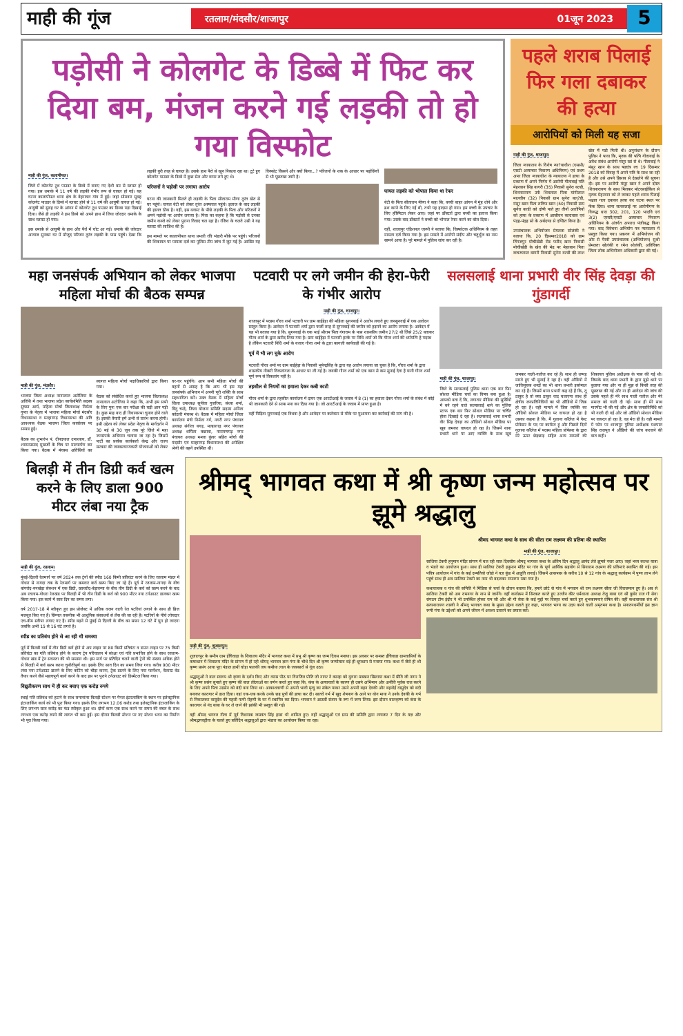माही की गूंज
रतलाम/मंदसौर/शाजापुर 01जून 2023
5
पड़ोसी ने कोलगेट के डिब्बे में फिट कर दिया बम, मंजन करने गई लड़की तो हो गया विस्फोट
माही की गूंज, कलापीपल।
जिले में कोलगेट टूथ पाउडर के डिब्बे में बनाए गए देशी बम से ब्लास्ट हो गया। इस धमाके में 11 वर्ष की लड़की गंभीर रूप से घायल हो गई। यह घटना कालापीपल थाना क्षेत्र के बेहरावल गांव में हुई। जहां सोमवार सुबह कोलगेट पाउडर के डिब्बे में ब्लास्ट होने से 11 वर्ष की आयुषी घायल हो गई। आयुषी को सुबह घर के आंगन में कोलगेट टूथ पाउडर का डिब्बा पड़ा दिखाई दिया। जैसे ही लड़की ने इस डिब्बे को अपने हाथ में लिया जोरदार धमाके के साथ ब्लास्ट हो गया।
इस धमाके से आयुषी के हाथ और पैरों में चोट आ गई। धमाके की जोरदार आवाज सुनकर घर में मौजूद परिजन तुरंत लड़की के पास पहुंचे। देखा कि लड़की बुरी तरह से घायल है। उसके हाथ पैरो से खून निकला रहा था। टूटे हुए कोलगेट पाउडर के डिब्बे में कुछ सेल और वायर लगे हुए थे।
परिजनों ने पड़ोसी पर लगाया आरोप
घटना की जानकारी मिलते ही लड़की के पिता सीताराम मीणा तुरंत खेत से घर पहुंचे। घायल बेटी को लेकर तुरंत अस्पताल पहुंचे। इलाज के बाद लड़की की हालत ठीक है। वहीं, इस ब्लास्ट के पीछे लड़की के पिता और परिजनों ने अपने पड़ोसी पर आरोप लगाया है। पिता का कहना है कि पड़ोसी से उनका जमीन कब्जे को लेकर पुराना विवाद चल रहा है। रंजिश के चलते उसी ने यह ब्लास्ट की साजिश की है।
इस मामले पर कालापीपल थाना प्रभारी रवि भंडारी मौके पर पहुंचे। परिजनों की शिकायत पर मामला दर्ज कर पुलिस टीम जांच में जुट गई है। आखिर यह विस्फोट किसने और क्यों किया...? परिजनों के शक के आधार पर पड़ोसियों से भी पूछताछ जारी है।
घायल लड़की को भोपाल किया था रेफर
बेटी के पिता सीताराम मीणा ने कहा कि, बच्ची बाहर आंगन में मुंह धोने और ब्रश करने के लिए गई थी, तभी यह हादसा हो गया। हम बच्ची के उपचार के लिए हॉस्पिटल लेकर आए। जहां पर डॉक्टरों द्वारा बच्ची का इलाज किया गया। उसके बाद डॉक्टरों ने बच्ची को भोपाल रेफर करने का बोल दिया।
वहीं, शाजापुर एडिशनल एसपी ने बताया कि, विस्फोटक अधिनियम के तहत मामला दर्ज किया गया है। इस मामले में आरोपी संदीप और चतुर्भुज का नाम सामने आया है। पूरे मामले में पुलिस जांच कर रही है।
पहले शराब पिलाई फिर गला दबाकर की हत्या
आरोपियों को मिली यह सजा
माही की गूंज, शाजापुर।
जिला न्यायालय के विशेष न्या?याधीश (एससी/एसटी अत्याचार निवारण अधिनियम) एवं प्रथम अपर जिला न्यायाधीश के न्यायालय ने हत्या के प्रकरण में अपने निर्णय में आरोपी गीताबाई पति मेहरबान सिंह बागरी (35) निवासी सुनेरा बल्डी, शिवनारायण उर्फ शिवलाल पिता मांगीलाल मालवीय (32) निवासी ग्राम सुनेरा बल्?डी, मंसूर खान पिता लतिफ खान (50) निवासी ग्राम सुनेरा बल्डी को दोषी पाते हुए तीनों आरोपियों को हत्या के प्रकरण में आजीवन कारावास एवं पंद्रह-पंद्रह सो के अर्थदण्ड से दण्डित किया है।
उपसंचालक अभियोजन प्रेमलता सोलंकी ने बताया कि, 20 दिसम्बर2018 को ग्राम तिंगजपुर मोचीखेडी रोड फरीद खान निवासी मोचीखेडी के खेत की मेढ पर मेहरबान पिता कचरूलाल बागरी निवासी सुनेरा बल्डी की लाश खेत में पडी मिली थी। अनुसंधान के दौरान पुलिस ने पाया कि, मृतक की पत्नि गीताबाई के अवैध संबंध आरोपी मंसूर खां से थे। गीताबाई ने मंसूर खान के साथ षड्यंत्र रच 19 दिसम्बर 2018 को विवाह में अपने पति के साथ जा रही है और उसे अपने हिसाब से देखलेने की सूचना दी। इस पर आरोपी मंसूर खान ने अपने दोस्त शिवनारायण के साथ मिलकर मोटरसाईकिल से मृतक मेहरबान को ले जाकर पहले शराब पिलाई पश्चात गला दबाकर हत्या कर घटना स्थल पर फेंक दिया। थाना सलसलाई पर आरोपीगण के विरूद्ध धारा 302, 201, 120 भादवि एवं 3(2) एससी/एसटी अत्याचार निवारण अधिनियम के अंतर्गत अपराध पंजीबद्ध किया गया। बाद विवेचना अभियोग पत्र न्यायालय में प्रस्तुत किया गया। प्रकरण में अभियोजन की ओर से पैरवी उपसंचालक (अभियोजन) सुश्री प्रेमलता सोलंकी व रमेश सोलंकी, अतिरिक्त जिला लोक अभियोजन अधिकारी द्वारा की गई।
महा जनसंपर्क अभियान को लेकर भाजपा महिला मोर्चा की बैठक सम्पन्न
माही की गूंज, मंदसौर।
भाजपा जिला अध्यक्ष नानालाल अटोलिया के अतिथि में तथा भाजपा प्रदेश कार्यसमिति सदस्य सुषमा आर्य, महिला मोर्चा जिलाध्यक्ष निर्मला गुप्ता के नेतृत्व में भाजपा महिला मोर्चा मंदसौर विधानसभा व मल्हारगढ़ विधानसभा की अति आवश्यक बैठक भाजपा जिला कार्यालय पर सम्पन्न हुई।
बैठक का शुभारंभ पं. दीनदयाल उपाध्याय, डॉ. श्यामाप्रसाद मुखर्जी के चित्र पर माल्यार्पण कर किया गया। बैठक में मंचस्थ अतिथियों का स्वागत महिला मोर्चा पदाधिकारियों द्वारा किया गया।
बैठक को संबोधित करते हुए भाजपा जिलाध्यक्ष नानालाल अटोलिया ने कहा कि, अभी हम सभी के लिए पुनः एक बार परीक्षा की घड़ी आन पड़ी है। कुछ माह बाद ही विधानसभा चुनाव होने वाले हैं। इसकी तैयारी हमें अभी से प्रारंभ करना होगी। इसी उद्देश्य को लेकर प्रदेश नेतृत्व के मार्गदर्शन में 30 मई से 30 जून तक पूरे जिले में महा जनसंपर्क अभियान चलाया जा रहा है। जिसमें पार्टी का प्रत्येक कार्यकर्ता केन्द्र और राज्य सरकार की जनकल्याणकारी योजनाओं को लेकर घर-घर पहुंचेंगे। आप सभी महिला मोर्चा की बहनों से आग्रह है कि आप भी इस महा जनसंपर्क अभियान में अपनी पूरी शक्ति के साथ सहभागिता करें। उक्त बैठक में महिला मोर्चा जिला उपाध्यक्ष सुनीता गुजरिया, संध्या शर्मा, बिंदु चन्द्रे, जिला योजना समिति सदस्य अनिता कोठारी मंचस्थ थे। बैठक में महिला मोर्चा जिला कार्यालय मंत्री निर्मला गर्ग, नगरी नगर पंचायत अध्यक्ष संगीता बगड़, मल्हारगढ़ नगर पंचायत अध्यक्ष शर्मिला कछावा, नारायणगढ़ नगर पंचायत अध्यक्ष ममता कुंवर सहित मोर्चा की मंदसौर एवं मल्हारगढ़ विधानसभा की अपेक्षित श्रेणी की बहनें उपस्थित थीं।
पटवारी पर लगे जमीन की हेरा-फेरी के गंभीर आरोप
माही की गूंज, शाजापुर।
शाजापुर में पदस्थ गौरव शर्मा पटवारी पर ग्राम बाईहेड़ा की महिला सुगनबाई ने आरोप लगाते हुए जनसुनवाई में एक आवेदन प्रस्तुत किया है। आवेदन में पटवारी शर्मा द्वारा फर्जी तरह से सुगनबाई की जमीन को हड़पने का आरोप लगाया है। आवेदन में यह भी बताया गया है कि, सुगनबाई के एक भाई श्रीराम पिता गंगाराम के पास शासकीय जमीन 27/2 थी जिसे 25/2 बताकर गौरव शर्मा के द्वारा खरीद लिया गया है। ग्राम बाईहेड़ा में पटवारी हल्के पर निधि शर्मा जो कि गौरव शर्मा की धर्मपत्नि है पदस्थ है लेकिन पटवारी निधि शर्मा के बजाए गौरव शर्मा के द्वारा कागज़ी कार्यवाही की गई है।
पूर्व में भी लग चुके आरोप
पटवारी गौरव शर्मा पर ग्राम बाईहेड़ा के निवासी भूपेन्द्रसिंह के द्वारा यह आरोप लगाया जा चुका है कि, गौरव शर्मा के द्वारा शासकीय नौकरी विकलांगता के आधार पर ली गई है। जबकी गौरव शर्मा को एक कान से कम सुनाई देता है यानी गौरव शर्मा पूर्ण रूप से विकलांग नहीं है।
तहसील से नियमों का हवाला देकर कन्नी काटी
गौरव शर्मा के द्वारा तहसील कार्यालय में दायर एक आरटीआई के जवाब में 8 (1) का हवाला देकर गौरव शर्मा के संबंध में कोई भी जानकारी देने से साफ मना कर दिया गया है। जो आरटीआई के जवाब में प्राप्त हुआ है।
वहीं पिड़िता सुगनबाई एक विधवा है और आवेदन पर कलेक्टर से मौके पर मुआयना कर कार्रवाई की मांग की है।
सलसलाई थाना प्रभारी वीर सिंह देवड़ा की गुंडागर्दी
माही की गूंज, शाजापुर।
जिले के सलसलाई पुलिस थाना एक बार फिर सोशल मीडिया चर्चा का विषय बना हुआ है। आपको बता दें कि, लगातार मीडिया की सुर्खियों में बने रहने वाले सलसलाई थाने का पुलिस स्टाफ एक बार फिर सोशल मीडिया पर चर्चित होता दिखाई दे रहा है। सलसलाई थाना प्रभारी वीर सिंह देवड़ा का ऑडियो सोशल मीडिया पर खूब जमकर वायरल हो रहा है। जिसमें थाना प्रभारी थाने पर आए व्यक्ति के साथ खूब जमकर गाली-गलौज कर रहे हैं। साथ ही धप्पड़ मारते हुए भी सुनाई दे रहा है। वही ऑडियो में जातिसूचक शब्दों का भी थाना प्रभारी इस्तेमाल कर रहे हैं। जिसमें थाना प्रभारी कह रहे हैं कि, तू ठाकुर है तो क्या ठाकुर वाद चलाएगा साथ ही क्षेत्रीय जनप्रतिनिधियों का भी ऑडियो में जिक्र हो रहा है। वही मामले में जिस व्यक्ति का ऑडियो सोशल मीडिया पर वायरल हो रहा है उसका कहना है कि, मैं गुलाना कॉलेज में गेस्ट प्रोफेसर के पद पर कार्यरत हूं और पिछले दिनों गुलाना कॉलेज में पदस्थ महिला प्रोफेसर के द्वारा मेरे ऊपर छेड़छाड़ सहित अन्य मामलों की शिकायत पुलिस अधीक्षक के पास की गई थी। जिसके बाद थाना प्रभारी के द्वारा मुझे थाने पर बुलाया गया और ना ही मुझ से किसी तरह की पूछताछ की गई और ना ही आवेदन की जांच की उसके पहले ही मेरे साथ गाली गलौज और मेरे समाज को गाली दी गई। साथ ही मेरे साथ मारपीट भी की गई और क्षेत्र के जनप्रतिनिधि को भी गाली दी गई और जो ऑडियो सोशल मीडिया पर वायरल हो रहा है, वह मेरा ही है। वही मामले में फोन पर शाजापुर पुलिस अधीक्षक यशपाल सिंह राजपूत ने ऑडियो की जांच करवाने की बात कही।
बिलड़ी में तीन डिग्री कर्व खत्म करने के लिए डाला 900 मीटर लंबा नया ट्रैक
माही की गूंज, रतलाम।
मुंबई-दिल्ली रेलमार्ग पर वर्ष 2024 तक ट्रेनों की स्पीड 160 किमी प्रतिघंटा करने के लिए रतलाम मंडल में गोधरा से नागदा तक के रेलमार्ग पर क्रमवार कर्व खत्म किए जा रहे हैं। पूर्व में रतलाम-नागदा के बीच बांगरोद-रुनखेड़ा सेक्शन में एक डिग्री, खाचरौद-बेड़ावन्या के बीच तीन डिग्री के कर्व को खत्म करने के बाद अब रतलाम-गोधरा रेलखंड पर बिलड़ी में भी तीन डिग्री के कर्व को 900 मीटर नया टर्नआउट डालकर खत्म किया गया। इस कार्य में सात दिन का समय लगा।
वर्ष 2017-18 में स्वीकृत हुए इस प्रोजेक्ट में अधिक वजन वाली रेल पटरियां लगाने के साथ ही ब्रिज मजबूत किए गए हैं। सिग्नल तकनीक भी आधुनिक संसाधनों से लैस की जा रही है। पटरियों के नीचे लोचदार एच-बीम स्लीपर लगाए गए हैं। स्पीड बढ़ने से मुंबई से दिल्ली के बीच का सफर 12 घंटे में पूरा हो जाएगा जबकि अभी 15 से 16 घंटे लगते है।
स्पीड का प्रतिबंध होने से आ रही थी समस्या
पूर्व में बिलडी यार्ड में तीन डिग्री कर्व होने से अप लाइन पर 80 किमी प्रतिघंटा व डाउन लाइन पर 75 किमी प्रतिघंटा का गति प्रतिबंध होने के कारण ट्रेन परिचालन में संरक्षा एवं गति प्रभावित होने के साथ रतलाम-गोधरा खंड में ट्रेन सघनता की भी समस्या थी। इस मार्ग पर प्रतिदिन चलने वाली ट्रेनों की संख्या अधिक होने से बिलड़ी में कर्व खत्म करना चुनौतीपूर्ण था। इसके लिए सात दिन का समय लिया गया। करीब 900 मीटर लंबा नया टर्नआउट डालने के लिए कटिंग को चौड़ा करना, ट्रैक डालने के लिए नया फार्मेशन, बैलास्ट बेड तैयार करने जैसे महत्वपूर्ण कार्य करने के बाद इस पर पुराने टर्नआउट को डिस्मेंटल किया गया।
विद्युतीकरण साथ में ही कर बचाए एक करोड़ रुपये
स्थाई गति प्रतिबंध को हटाने के साथ समानांतर बिलड़ी स्टेशन पर पैनल इंटरलाकिंग के स्थान पर इलेक्ट्रानिक इंटरलाकिंग कार्य को भी पूरा किया गया। इसके लिए लगभग 12.06 करोड तथा इलेक्ट्रानिक इंटरलाकिंग के लिए लगभग सात करोड़ का फंड स्वीकृत हुआ था। दोनों काम एक साथ करने पर समय की बचत के साथ लगभग एक करोड़ रुपये की लागत भी कम हुई। इस दौरान बिलडी स्टेशन पर नए स्टेशन भवन का निर्माण भी पूरा किया गया।
श्रीमद् भागवत कथा में श्री कृष्ण जन्म महोत्सव पर झूमे श्रद्धालु
माही की गूंज, शुजालपुर।
शुजालपुर के समीप ग्राम ईचिवाड़ा के शिवालय मंदिर में भागवत कथा में प्रभु श्री कृष्ण का जन्म दिवस मनाया। इस अवसर पर समस्त ईचिवाडा ग्रामवासियों के तत्वाधान में शिवालय मंदिर के प्रांगण में हो रही श्रीमद् भागवत ज्ञान गंगा के चौथे दिन श्री कृष्ण जन्मोत्सव बड़े ही धूमधाम से मनाया गया। कथा में जैसे ही श्री कृष्ण प्रसंग आया पूरा पंडाल हाथी घोड़ा पालकी जय कन्हैया लाल के जयकारों से गूंज उठा।
श्रद्धालुओं ने बाल स्वरूप श्री कृष्ण के दर्शन किए और व्यास पीठ पर विराजित प्रीति जी नागर ने कान्हा को दुलारा मक्खन खिलाया कथा में प्रीति जी नागर ने श्री कृष्ण प्रसंग सुनाते हुए कृष्ण की बाल लीलाओं का वर्णन करते हुए कहा कि, कंस के अत्याचारों के कारण ही उसने अभिमान और अनीति पूर्वक राज करने के लिए अपने पिता उग्रसेन को बंदी बना लिया था। आकाशवाणी से अपनी भावी मृत्यु का संकेत पाकर उसने अपनी बहन देवकी और बहनोई वासुदेव को बंदी बनाकर कारागार में डाल दिया। वहां एक-एक करके उनके छह पुत्रों की हत्या कर दी। सातवें गर्भ में खुद शेषनाग के आने पर योग माया ने उनके देवकी के गर्भ से निकालकर वासुदेव की पहली पत्नी रोहणी के घर में स्थापित कर दिया। भगवान ने आठवीं संतान के रूप में जन्म लिया। इस दौरान बालकृष्ण को कंस के कारागार से नंद बाबा के घर ले जाने की झांकी भी प्रस्तुत की गई।
वही श्रीमद भगवत गीता में पूर्व विधायक जसवंत सिंह हाडा भी शामिल हुए। वहीं श्रद्धालुओं एवं ग्राम की समिति द्वारा लगातार 7 दिन के यज्ञ और श्रीमद्भगवद्गीता के चलते हुए प्रतिदिन श्रद्धालुओं द्वारा भंडारा का आयोजन किया जा रहा।
श्रीमद भागवत कथा के साथ की सीता राम लक्ष्मण की प्रतिमा की स्थापित
माही की गूंज, शाजापुर।
सालिया टेकरी हनुमान मंदिर प्रांगण में चल रही सात दिवसीय श्रीमद् भागवत कथा के अंतिम दिन श्रद्धालु आनंद लेते झुमते नजर आए। जहां भव्य कलश यात्रा व भंडारे का आयोजन हुआ। साथ ही सालिया टेकरी हनुमान मंदिर पर गांव के पूर्ण आर्थिक सहयोग से सियाराम लक्ष्मण की प्रतिमाएं स्थापित की गई। इस पवित्र आयोजन में गांव के कई दम्पतियो जोडो ने यज्ञ कुंड में आहुति लगाई। जिसमें आसपास के करीब 10 से 12 गांव के श्रद्धालु कार्यक्रम में पुण्य लाभ लेने पहुंचे साथ ही अब सालिया टेकरी का नाम भी बदलकर रामनगर रखा गया है।
कथावाचक व गांव की समिति ने मिडिया से चर्चा के दौरान बताया कि, हमारे छोटे से गांव में भगवान श्री राम लक्ष्मण सीता जी विराजमान हुए है। अब से सालिया टेकरी को अब रामनगर के नाम से जानेंगे। वहीं कार्यक्रम में सिरकत करते हुए उज्जैन कीर धर्मशाला अध्यक्ष तेजु बाबा एवं श्री कुबेर राज गौ सेवा संगठन टीम इंदौर ने भी उपस्थित होकर राम जी और श्री गौ सेवा के कई मुद्दों पर विस्तृत चर्चा करते हुए शुभकामनाएं प्रेषित की। वहीं कथावाचक संत श्री सत्यनारायण शास्त्री ने श्रीमद् भागवत कथा के मुख्य उद्देश्य बताते हुए कहा, भागवत भाग्य का उदय करने वाली अमृतमय कथा है। सनातनधर्मीयों इस ज्ञान रूपी गंगा के उद्देश्यों को अपने जीवन में अवश्य उतारने का प्रयास करें।